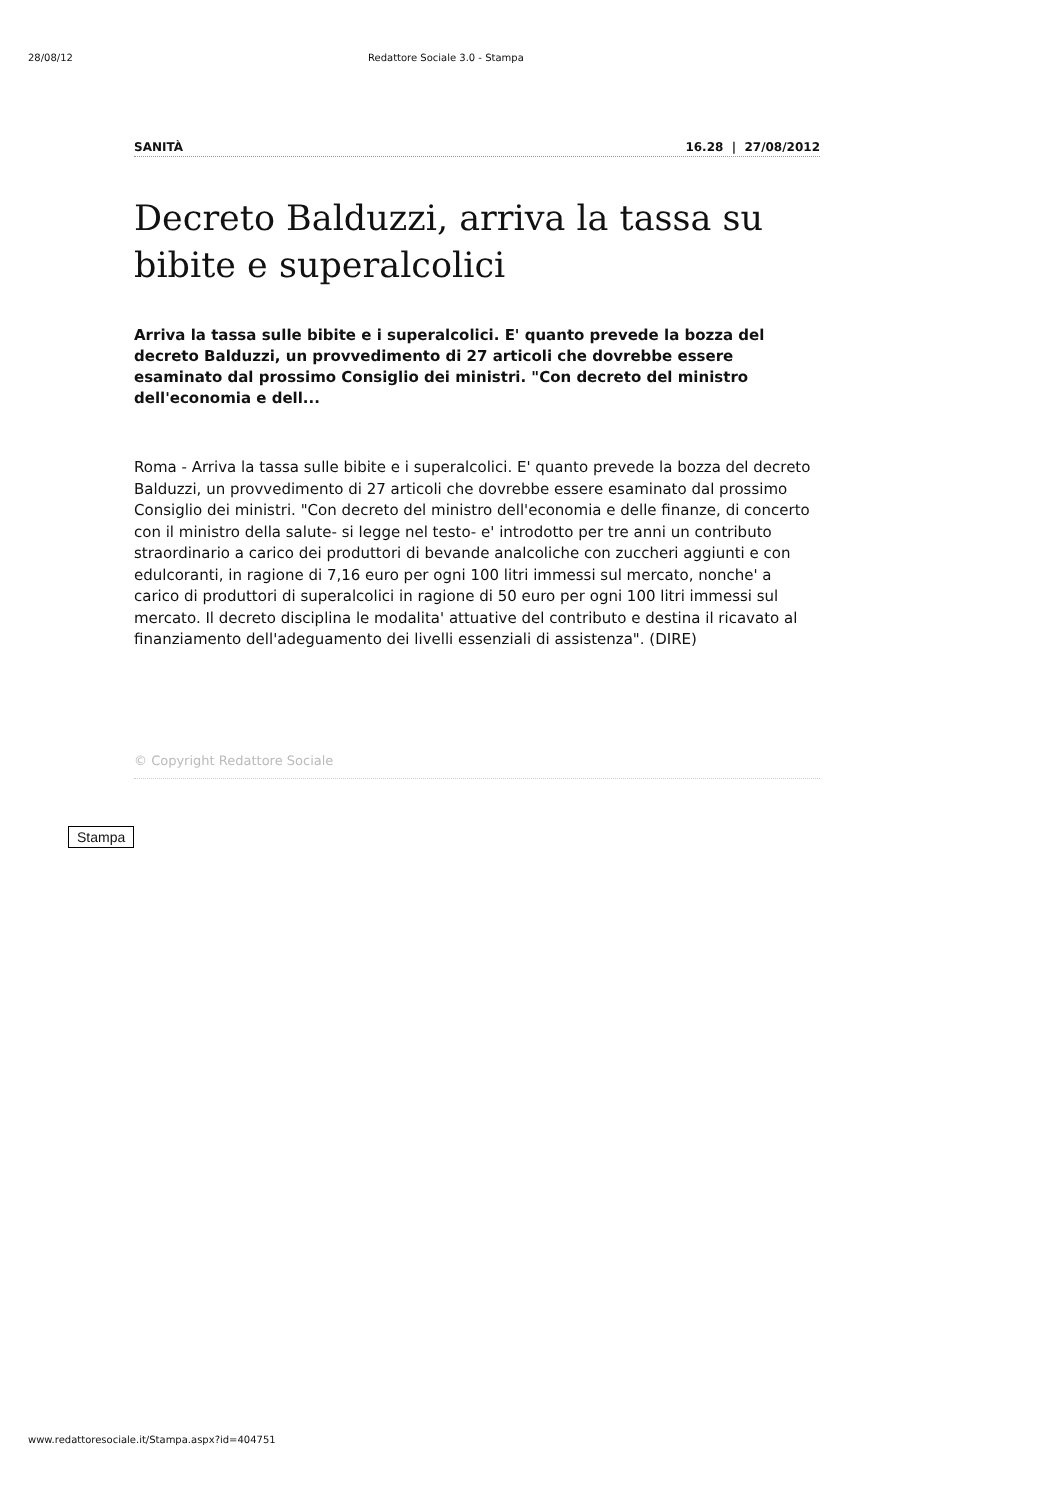28/08/12 Redattore Sociale 3.0 - Stampa
SANITÀ 16.28 | 27/08/2012
Decreto Balduzzi, arriva la tassa su bibite e superalcolici
Arriva la tassa sulle bibite e i superalcolici. E' quanto prevede la bozza del decreto Balduzzi, un provvedimento di 27 articoli che dovrebbe essere esaminato dal prossimo Consiglio dei ministri. "Con decreto del ministro dell'economia e dell...
Roma - Arriva la tassa sulle bibite e i superalcolici. E' quanto prevede la bozza del decreto Balduzzi, un provvedimento di 27 articoli che dovrebbe essere esaminato dal prossimo Consiglio dei ministri. "Con decreto del ministro dell'economia e delle finanze, di concerto con il ministro della salute- si legge nel testo- e' introdotto per tre anni un contributo straordinario a carico dei produttori di bevande analcoliche con zuccheri aggiunti e con edulcoranti, in ragione di 7,16 euro per ogni 100 litri immessi sul mercato, nonche' a carico di produttori di superalcolici in ragione di 50 euro per ogni 100 litri immessi sul mercato. Il decreto disciplina le modalita' attuative del contributo e destina il ricavato al finanziamento dell'adeguamento dei livelli essenziali di assistenza". (DIRE)
© Copyright Redattore Sociale
Stampa
www.redattoresociale.it/Stampa.aspx?id=404751